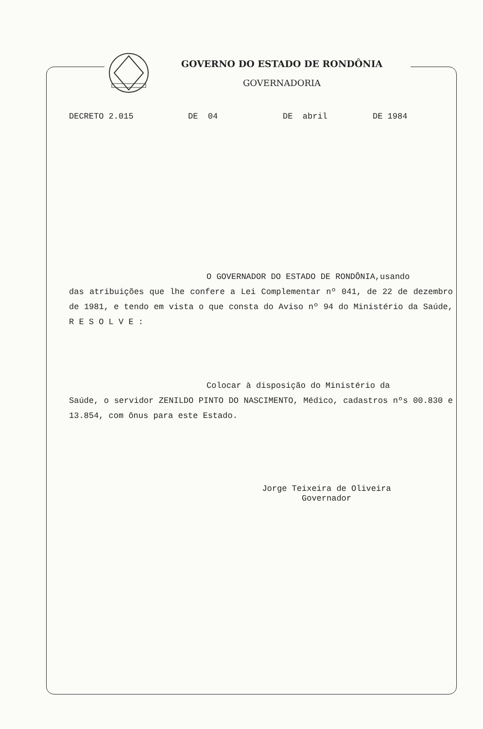GOVERNO DO ESTADO DE RONDÔNIA
GOVERNADORIA
DECRETO 2.015 DE 04 DE abril DE 1984
O GOVERNADOR DO ESTADO DE RONDÔNIA,usando
das atribuições que lhe confere a Lei Complementar nº 041, de 22 de dezembro de 1981, e tendo em vista o que consta do Aviso nº 94 do Ministério da Saúde, R E S O L V E :
Colocar à disposição do Ministério da
Saúde, o servidor ZENILDO PINTO DO NASCIMENTO, Médico, cadastros nºs 00.830 e 13.854, com ônus para este Estado.
Jorge Teixeira de Oliveira
Governador